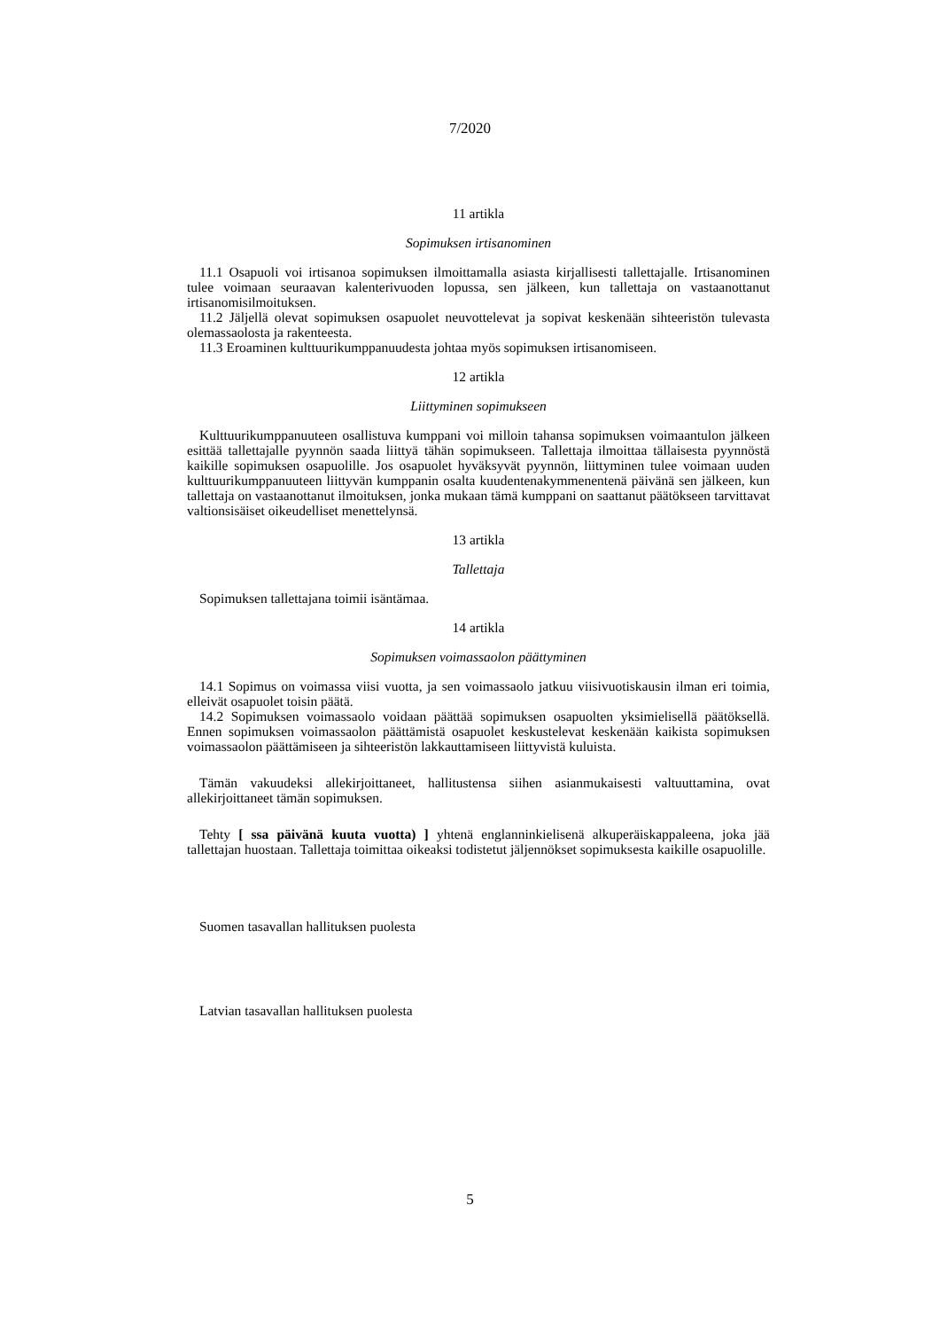7/2020
11 artikla
Sopimuksen irtisanominen
11.1 Osapuoli voi irtisanoa sopimuksen ilmoittamalla asiasta kirjallisesti tallettajalle. Irtisanominen tulee voimaan seuraavan kalenterivuoden lopussa, sen jälkeen, kun tallettaja on vastaanottanut irtisanomisilmoituksen.
11.2 Jäljellä olevat sopimuksen osapuolet neuvottelevat ja sopivat keskenään sihteeristön tulevasta olemassaolosta ja rakenteesta.
11.3 Eroaminen kulttuurikumppanuudesta johtaa myös sopimuksen irtisanomiseen.
12 artikla
Liittyminen sopimukseen
Kulttuurikumppanuuteen osallistuva kumppani voi milloin tahansa sopimuksen voimaantulon jälkeen esittää tallettajalle pyynnön saada liittyä tähän sopimukseen. Tallettaja ilmoittaa tällaisesta pyynnöstä kaikille sopimuksen osapuolille. Jos osapuolet hyväksyvät pyynnön, liittyminen tulee voimaan uuden kulttuurikumppanuuteen liittyvän kumppanin osalta kuudentenakymmenentenä päivänä sen jälkeen, kun tallettaja on vastaanottanut ilmoituksen, jonka mukaan tämä kumppani on saattanut päätökseen tarvittavat valtionsisäiset oikeudelliset menettelynsä.
13 artikla
Tallettaja
Sopimuksen tallettajana toimii isäntämaa.
14 artikla
Sopimuksen voimassaolon päättyminen
14.1 Sopimus on voimassa viisi vuotta, ja sen voimassaolo jatkuu viisivuotiskausin ilman eri toimia, elleivät osapuolet toisin päätä.
14.2 Sopimuksen voimassaolo voidaan päättää sopimuksen osapuolten yksimielisellä päätöksellä. Ennen sopimuksen voimassaolon päättämistä osapuolet keskustelevat keskenään kaikista sopimuksen voimassaolon päättämiseen ja sihteeristön lakkauttamiseen liittyvistä kuluista.
Tämän vakuudeksi allekirjoittaneet, hallitustensa siihen asianmukaisesti valtuuttamina, ovat allekirjoittaneet tämän sopimuksen.
Tehty [ ssa päivänä kuuta vuotta) ] yhtenä englanninkielisenä alkuperäiskappaleena, joka jää tallettajan huostaan. Tallettaja toimittaa oikeaksi todistetut jäljennökset sopimuksesta kaikille osapuolille.
Suomen tasavallan hallituksen puolesta
Latvian tasavallan hallituksen puolesta
5